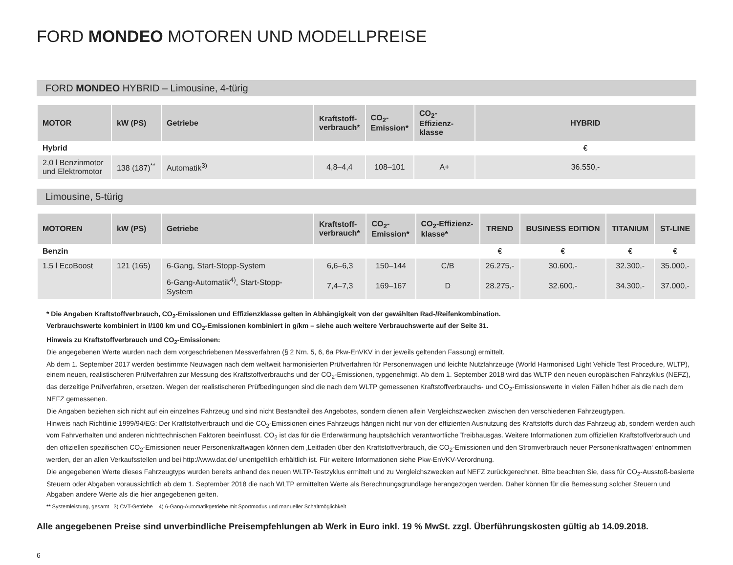FORD MONDEO MOTOREN UND MODELLPREISE
FORD MONDEO HYBRID – Limousine, 4-türig
| MOTOR | kW (PS) | Getriebe | Kraftstoff- verbrauch* | CO<sub>2</sub>- Emission* | CO<sub>2</sub>-Effizienz- klasse | HYBRID |
| --- | --- | --- | --- | --- | --- | --- |
| Hybrid | | | | | | € |
| 2,0 l Benzinmotor und Elektromotor | 138 (187)<sup>**</sup> | Automatik<sup>3)</sup> | 4,8–4,4 | 108–101 | A+ | 36.550,- |
Limousine, 5-türig
| MOTOREN | kW (PS) | Getriebe | Kraftstoff- verbrauch* | CO<sub>2</sub>- Emission* | CO<sub>2</sub>-Effizienz- klasse* | TREND | BUSINESS EDITION | TITANIUM | ST-LINE |
| --- | --- | --- | --- | --- | --- | --- | --- | --- | --- |
| Benzin | | | | | | € | € | € | € |
| 1,5 l EcoBoost | 121 (165) | 6-Gang, Start-Stopp-System | 6,6–6,3 | 150–144 | C/B | 26.275,- | 30.600,- | 32.300,- | 35.000,- |
| | | 6-Gang-Automatik<sup>4)</sup>, Start-Stopp-System | 7,4–7,3 | 169–167 | D | 28.275,- | 32.600,- | 34.300,- | 37.000,- |
* Die Angaben Kraftstoffverbrauch, CO<sub>2</sub>-Emissionen und Effizienzklasse gelten in Abhängigkeit von der gewählten Rad-/Reifenkombination.
Verbrauchswerte kombiniert in l/100 km und CO<sub>2</sub>-Emissionen kombiniert in g/km – siehe auch weitere Verbrauchswerte auf der Seite 31.
Hinweis zu Kraftstoffverbrauch und CO<sub>2</sub>-Emissionen:
Die angegebenen Werte wurden nach dem vorgeschriebenen Messverfahren (§ 2 Nrn. 5, 6, 6a Pkw-EnVKV in der jeweils geltenden Fassung) ermittelt.
Ab dem 1. September 2017 werden bestimmte Neuwagen nach dem weltweit harmonisierten Prüfverfahren für Personenwagen und leichte Nutzfahrzeuge (World Harmonised Light Vehicle Test Procedure, WLTP), einem neuen, realistischeren Prüfverfahren zur Messung des Kraftstoffverbrauchs und der CO<sub>2</sub>-Emissionen, typgenehmigt. Ab dem 1. September 2018 wird das WLTP den neuen europäischen Fahrzyklus (NEFZ), das derzeitige Prüfverfahren, ersetzen. Wegen der realistischeren Prüfbedingungen sind die nach dem WLTP gemessenen Kraftstoffverbrauchs- und CO<sub>2</sub>-Emissionswerte in vielen Fällen höher als die nach dem NEFZ gemessenen.
Die Angaben beziehen sich nicht auf ein einzelnes Fahrzeug und sind nicht Bestandteil des Angebotes, sondern dienen allein Vergleichszwecken zwischen den verschiedenen Fahrzeugtypen.
Hinweis nach Richtlinie 1999/94/EG: Der Kraftstoffverbrauch und die CO<sub>2</sub>-Emissionen eines Fahrzeugs hängen nicht nur von der effizienten Ausnutzung des Kraftstoffs durch das Fahrzeug ab, sondern werden auch vom Fahrverhalten und anderen nichttechnischen Faktoren beeinflusst. CO<sub>2</sub> ist das für die Erderwärmung hauptsächlich verantwortliche Treibhausgas. Weitere Informationen zum offiziellen Kraftstoffverbrauch und den offiziellen spezifischen CO<sub>2</sub>-Emissionen neuer Personenkraftwagen können dem ‚Leitfaden über den Kraftstoffverbrauch, die CO<sub>2</sub>-Emissionen und den Stromverbrauch neuer Personenkraftwagen‘ entnommen werden, der an allen Verkaufsstellen und bei http://www.dat.de/ unentgeltlich erhältlich ist. Für weitere Informationen siehe Pkw-EnVKV-Verordnung.
Die angegebenen Werte dieses Fahrzeugtyps wurden bereits anhand des neuen WLTP-Testzyklus ermittelt und zu Vergleichszwecken auf NEFZ zurückgerechnet. Bitte beachten Sie, dass für CO<sub>2</sub>-Ausstoß-basierte Steuern oder Abgaben voraussichtlich ab dem 1. September 2018 die nach WLTP ermittelten Werte als Berechnungsgrundlage herangezogen werden. Daher können für die Bemessung solcher Steuern und Abgaben andere Werte als die hier angegebenen gelten.
** Systemleistung, gesamt 3) CVT-Getriebe 4) 6-Gang-Automatikgetriebe mit Sportmodus und manueller Schaltmöglichkeit
Alle angegebenen Preise sind unverbindliche Preisempfehlungen ab Werk in Euro inkl. 19 % MwSt. zzgl. Überführungskosten gültig ab 14.09.2018.
6